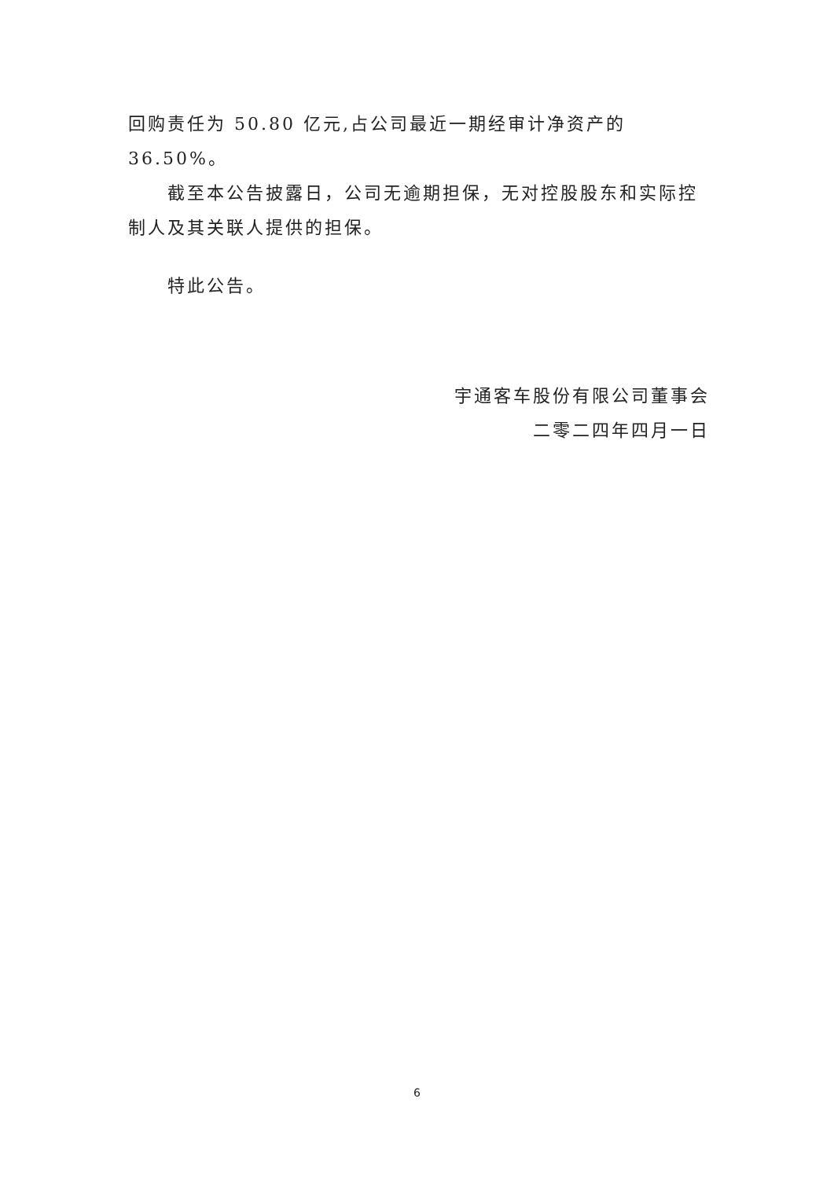回购责任为 50.80 亿元,占公司最近一期经审计净资产的 36.50%。
截至本公告披露日，公司无逾期担保，无对控股股东和实际控制人及其关联人提供的担保。
特此公告。
宇通客车股份有限公司董事会
二零二四年四月一日
6